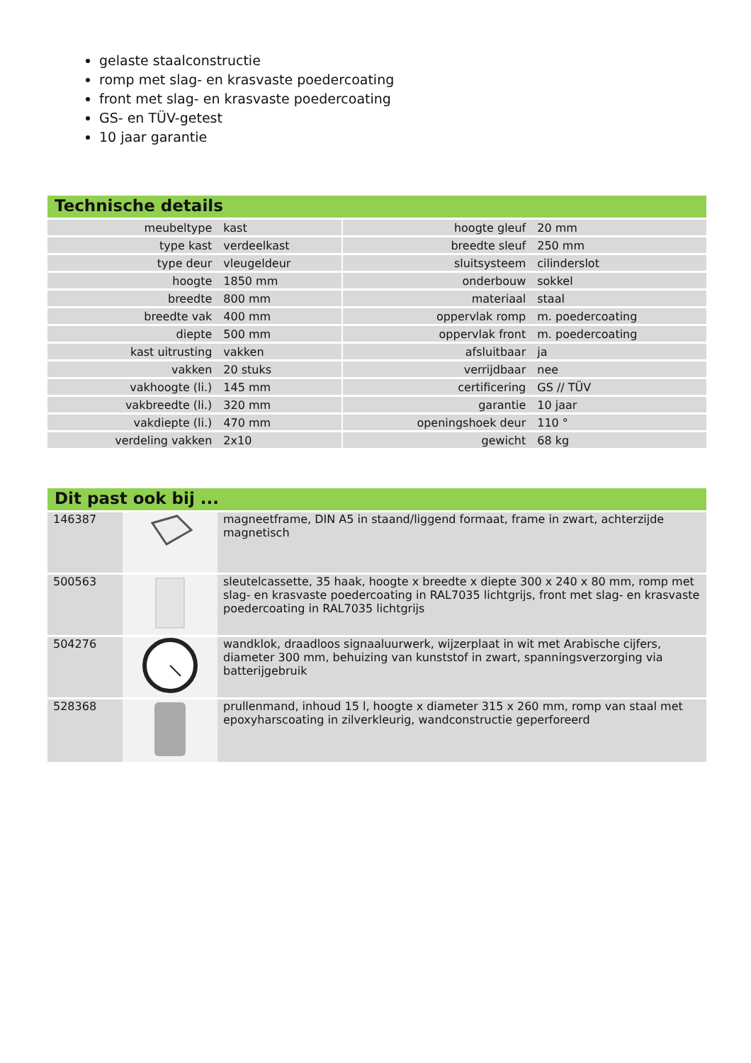gelaste staalconstructie
romp met slag- en krasvaste poedercoating
front met slag- en krasvaste poedercoating
GS- en TÜV-getest
10 jaar garantie
Technische details
| meubeltype | kast | | hoogte gleuf | 20 mm |
| type kast | verdeelkast | | breedte sleuf | 250 mm |
| type deur | vleugeldeur | | sluitsysteem | cilinderslot |
| hoogte | 1850 mm | | onderbouw | sokkel |
| breedte | 800 mm | | materiaal | staal |
| breedte vak | 400 mm | | oppervlak romp | m. poedercoating |
| diepte | 500 mm | | oppervlak front | m. poedercoating |
| kast uitrusting | vakken | | afsluitbaar | ja |
| vakken | 20 stuks | | verrijdbaar | nee |
| vakhoogte (li.) | 145 mm | | certificering | GS // TÜV |
| vakbreedte (li.) | 320 mm | | garantie | 10 jaar |
| vakdiepte (li.) | 470 mm | | openingshoek deur | 110 ° |
| verdeling vakken | 2x10 | | gewicht | 68 kg |
Dit past ook bij ...
| 146387 | | magneetframe, DIN A5 in staand/liggend formaat, frame in zwart, achterzijde magnetisch |
| 500563 | | sleutelcassette, 35 haak, hoogte x breedte x diepte 300 x 240 x 80 mm, romp met slag- en krasvaste poedercoating in RAL7035 lichtgrijs, front met slag- en krasvaste poedercoating in RAL7035 lichtgrijs |
| 504276 | | wandklok, draadloos signaaluurwerk, wijzerplaat in wit met Arabische cijfers, diameter 300 mm, behuizing van kunststof in zwart, spanningsverzorging via batterijgebruik |
| 528368 | | prullenmand, inhoud 15 l, hoogte x diameter 315 x 260 mm, romp van staal met epoxyharscoating in zilverkleurig, wandconstructie geperforeerd |